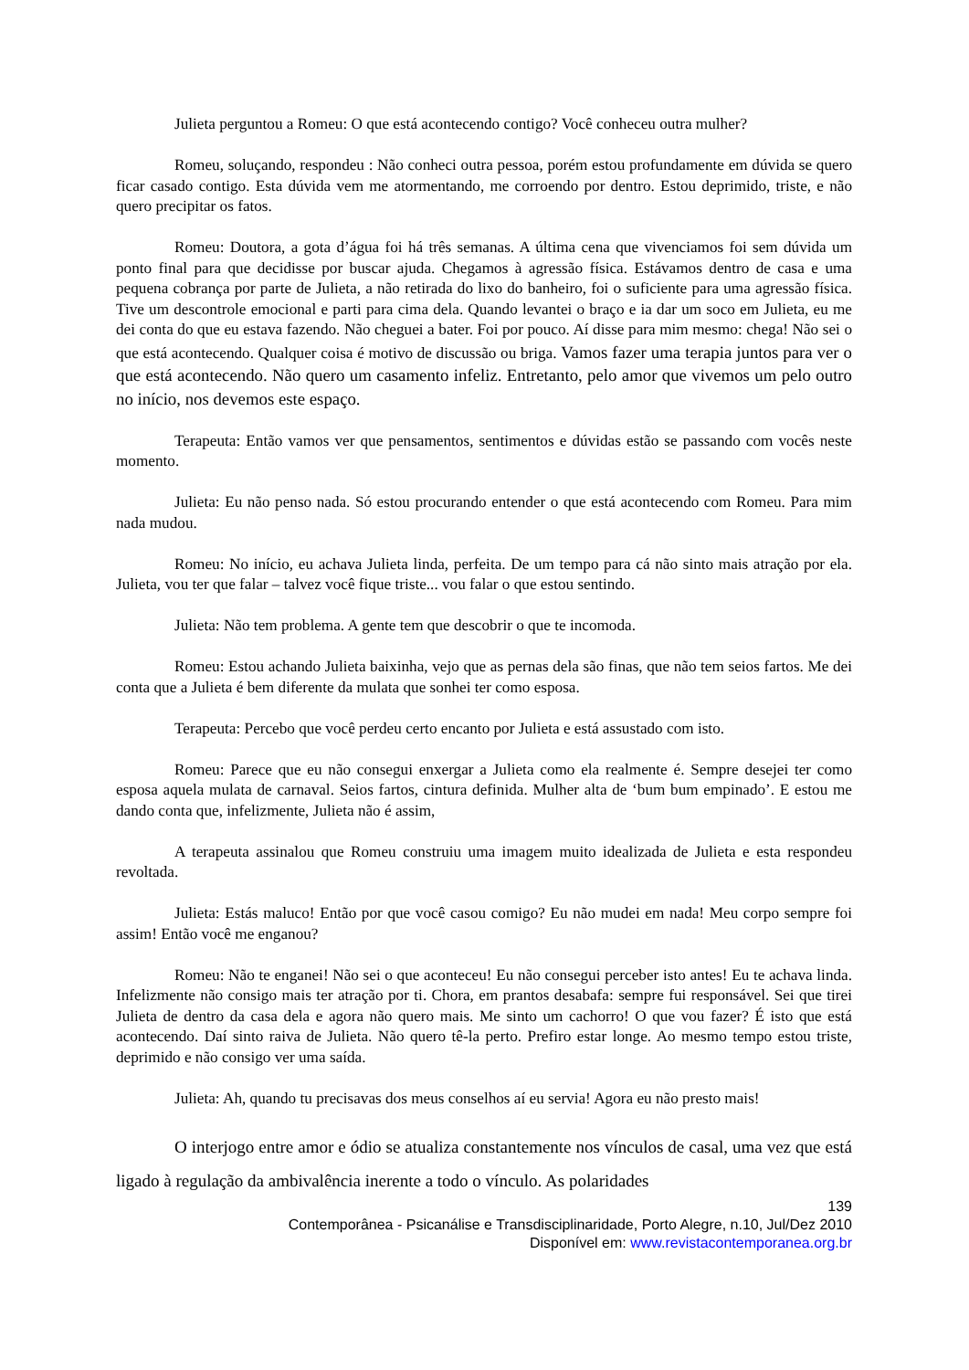Julieta perguntou a Romeu: O que está acontecendo contigo? Você conheceu outra mulher?
Romeu, soluçando, respondeu : Não conheci outra pessoa, porém estou profundamente em dúvida se quero ficar casado contigo. Esta dúvida vem me atormentando, me corroendo por dentro. Estou deprimido, triste, e não quero precipitar os fatos.
Romeu: Doutora, a gota d’água foi há três semanas. A última cena que vivenciamos foi sem dúvida um ponto final para que decidisse por buscar ajuda. Chegamos à agressão física. Estávamos dentro de casa e uma pequena cobrança por parte de Julieta, a não retirada do lixo do banheiro, foi o suficiente para uma agressão física. Tive um descontrole emocional e parti para cima dela. Quando levantei o braço e ia dar um soco em Julieta, eu me dei conta do que eu estava fazendo. Não cheguei a bater. Foi por pouco. Aí disse para mim mesmo: chega! Não sei o que está acontecendo. Qualquer coisa é motivo de discussão ou briga. Vamos fazer uma terapia juntos para ver o que está acontecendo. Não quero um casamento infeliz. Entretanto, pelo amor que vivemos um pelo outro no início, nos devemos este espaço.
Terapeuta: Então vamos ver que pensamentos, sentimentos e dúvidas estão se passando com vocês neste momento.
Julieta: Eu não penso nada. Só estou procurando entender o que está acontecendo com Romeu. Para mim nada mudou.
Romeu: No início, eu achava Julieta linda, perfeita. De um tempo para cá não sinto mais atração por ela. Julieta, vou ter que falar – talvez você fique triste... vou falar o que estou sentindo.
Julieta: Não tem problema. A gente tem que descobrir o que te incomoda.
Romeu: Estou achando Julieta baixinha, vejo que as pernas dela são finas, que não tem seios fartos. Me dei conta que a Julieta é bem diferente da mulata que sonhei ter como esposa.
Terapeuta: Percebo que você perdeu certo encanto por Julieta e está assustado com isto.
Romeu: Parece que eu não consegui enxergar a Julieta como ela realmente é. Sempre desejei ter como esposa aquela mulata de carnaval. Seios fartos, cintura definida. Mulher alta de ‘bum bum empinado’. E estou me dando conta que, infelizmente, Julieta não é assim,
A terapeuta assinalou que Romeu construiu uma imagem muito idealizada de Julieta e esta respondeu revoltada.
Julieta: Estás maluco! Então por que você casou comigo? Eu não mudei em nada! Meu corpo sempre foi assim! Então você me enganou?
Romeu: Não te enganei! Não sei o que aconteceu! Eu não consegui perceber isto antes! Eu te achava linda. Infelizmente não consigo mais ter atração por ti. Chora, em prantos desabafa: sempre fui responsável. Sei que tirei Julieta de dentro da casa dela e agora não quero mais. Me sinto um cachorro! O que vou fazer? É isto que está acontecendo. Daí sinto raiva de Julieta. Não quero tê-la perto. Prefiro estar longe. Ao mesmo tempo estou triste, deprimido e não consigo ver uma saída.
Julieta: Ah, quando tu precisavas dos meus conselhos aí eu servia! Agora eu não presto mais!
O interjogo entre amor e ódio se atualiza constantemente nos vínculos de casal, uma vez que está ligado à regulação da ambivalência inerente a todo o vínculo. As polaridades
139
Contemporânea - Psicanálise e Transdisciplinaridade, Porto Alegre, n.10, Jul/Dez 2010
Disponível em: www.revistacontemporanea.org.br